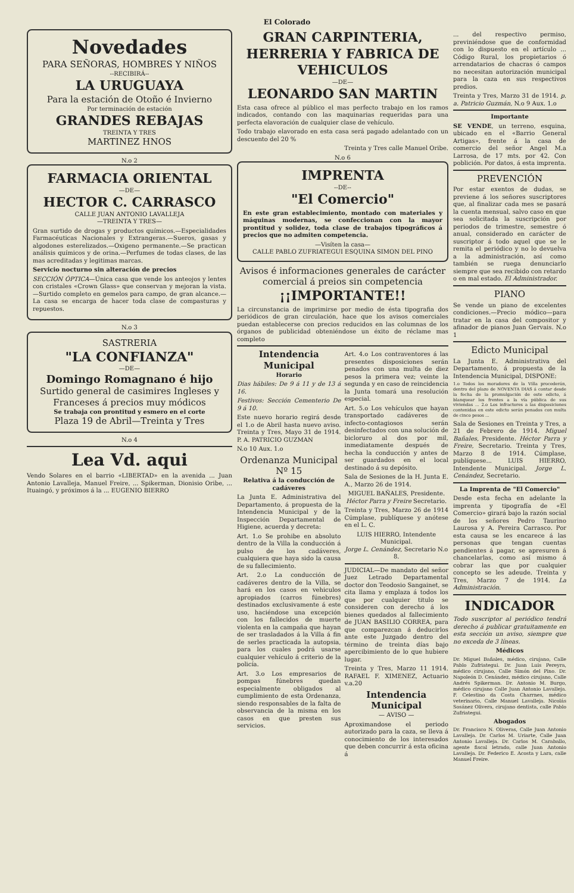El Colorado
Novedades
PARA SEÑORAS, HOMBRES Y NIÑOS
--RECIBIRÁ--
LA URUGUAYA
Para la estación de Otoño é Invierno
Por terminación de estación
GRANDES REBAJAS
TREINTA Y TRES
MARTINEZ HNOS
N.o 2
FARMACIA ORIENTAL
—DE—
HECTOR C. CARRASCO
CALLE JUAN ANTONIO LAVALLEJA
—TREINTA Y TRES—
Gran surtido de drogas y productos químicos.—Especialidades Farmacéuticas Nacionales y Extrangeras.—Sueros, gasas y algodones esterelizados.—Oxigeno permanente.—Se practican análisis químicos y de orina.—Perfumes de todas clases, de las mas acreditadas y legitimas marcas.
Servicio nocturno sin alteración de precios
SECCIÓN ÓPTICA—Única casa que vende los anteojos y lentes con cristales «Crown Glass» que conservan y mejoran la vista.—Surtido completo en gemelos para campo, de gran alcance.—La casa se encarga de hacer toda clase de compasturas y repuestos.
N.o 3
SASTRERIA
"LA CONFIANZA"
—DE—
Domingo Romagnano é hijo
Surtido general de casimires Ingleses y Franceses á precios muy módicos
Se trabaja con prontitud y esmero en el corte
Plaza 19 de Abril—Treinta y Tres
N.o 4
Lea Vd. aqui
Vendo Solares en el barrio «LIBERTAD» en la avenida ... Juan Antonio Lavalleja, Manuel Freire, ... Spikerman, Dionisio Oribe, ... Ituaingó, y próximos á la ... EUGENIO BIERRO
GRAN CARPINTERIA, HERRERIA Y FABRICA DE VEHICULOS
—DE—
LEONARDO SAN MARTIN
Esta casa ofrece al público el mas perfecto trabajo en los ramos indicados, contando con las maquinarias requeridas para una perfecta elavoración de cualquier clase de vehículo.
Todo trabajo elavorado en esta casa será pagado adelantado con un descuento del 20 %
Treinta y Tres calle Manuel Oribe.
N.o 6
IMPRENTA
--DE--
"El Comercio"
En este gran establecimiento, montado con materiales y máquinas modernas, se confeccionan con la mayor prontitud y solidez, toda clase de trabajos tipográficos á precios que no admiten competencia.
—Visíten la casa—
CALLE PABLO ZUFRIATEGUI ESQUINA SIMON DEL PINO
Avisos é informaciones generales de carácter comercial á preios sin competencia
¡¡IMPORTANTE!!
La circunstancia de imprimirse por medio de ésta tipografia dos periódicos de gran circulación, hace que los avisos comerciales puedan establecerse con precios reducidos en las columnas de los órganos de publicidad obteniéndose un éxito de réclame mas completo
Intendencia Municipal
Horario
Dias hábiles: De 9 á 11 y de 13 á 16.
Festivos: Sección Cementerio De 9 á 10.
Este nuevo horario regirá desde el 1.o de Abril hasta nuevo aviso. Treinta y Tres, Mayo 31 de 1914. P. A. PATRICIO GUZMAN
N.o 10 Aux. 1.o
Ordenanza Municipal Nº 15
Relativa á la conducción de cadáveres
La Junta E. Administrativa del Departamento, á propuesta de la Intendencia Municipal y de la Inspección Departamental de Higiene, acuerda y decreta:
Art. 1.o Se prohibe en absoluto dentro de la Villa la conducción á pulso de los cadáveres, cualquiera que haya sido la causa de su fallecimiento.
Art. 2.o La conducción de cadáveres dentro de la Villa, se hará en los casos en vehiculos apropiados (carros fúnebres) destinados exclusivamente á este uso, haciéndose una excepción con los fallecidos de muerte violenta en la campaña que hayan de ser trasladados á la Villa á fin de serles practicada la autopsia, para los cuales podrá usarse cualquier vehículo á criterio de la policía.
Art. 3.o Los empresarios de pompas fúnebres quedan especialmente obligados al cumplimiento de esta Ordenanza, siendo responsables de la falta de observancia de la misma en los casos en que presten sus servicios.
Art. 4.o Los contraventores á las presentes disposiciones serán penados con una multa de diez pesos la primera vez; veinte la segunda y en caso de reincidencia la Junta tomará una resolución especial.
Art. 5.o Los vehículos que hayan transportado cadáveres de infecto-contagiosos serán desinfectados con una solución de bicloruro al dos por mil, inmediatamente después de hecha la conducción y antes de ser guardados en el local destinado á su depósito.
Sala de Sesiones de la H. Junta E. A., Marzo 26 de 1914.
MIGUEL BAÑALES, Presidente.
Héctor Parra y Freire Secretario.
Treinta y Tres, Marzo 26 de 1914 Cúmplase, publíquese y anótese en el L. C.
LUIS HIERRO, Intendente Municipal.
Jorge L. Cenández, Secretario N.o 8.
JUDICIAL—De mandato del señor Juez Letrado Departamental doctor don Teodosio Sangainet, se cita llama y emplaza á todos los que por cualquier titulo se consideren con derecho á los bienes quedados al fallecimiento de JUAN BASILIO CORREA, para que comparezcan á deducirlos ante este Juzgado dentro del término de treinta días bajo apercibimiento de lo que hubiere lugar.
Treinta y Tres, Marzo 11 1914. RAFAEL F. XIMENEZ, Actuario v.a.20
Intendencia Municipal
— AVISO —
Aproximandose el periodo autorizado para la caza, se lleva á conocimiento de los interesados que deben concurrir á esta oficina á
... del respectivo permiso, previniéndose que de conformidad con lo dispuesto en el artículo ... Código Rural, los propietarios ó arrendatarios de chacras ó campos no necesitan autorización municipal para la caza en sus respectivos predios.
Treinta y Tres, Marzo 31 de 1914. p. a. Patricio Guzmán, N.o 9 Aux. 1.o
Importante
SE VENDE, un terreno, esquina, ubicado en el «Barrio General Artigas», frente á la casa de comercio del señor Angel M.a Larrosa, de 17 mts. por 42. Con poblición. Por datos, á esta imprenta.
PREVENCIÓN
Por estar exentos de dudas, se previene á los señores suscriptores que, al finalizar cada mes se pasará la cuenta mensual, salvo caso en que sea solicitada la suscripción por periodos de trimestre, semestre ó anual, considerado en carácter de suscriptor á todo aquel que se le remita el periódico y no lo devuelva a la administración, así como también se ruega denunciarlo siempre que sea recibido con retardo o en mal estado. El Administrador.
PIANO
Se vende un piano de excelentes condiciones.—Precio módico—para tratar en la casa del compositor y afinador de pianos Juan Gervais. N.o 1
Edicto Municipal
La Junta E. Administrativa del Departamento, á propuesta de la Intendencia Municipal, DISPONE:
1.o Todos los moradores de la Villa procederán, dentro del plazo de NOVENTA DIAS á contar desde la fecha de la promulgación de este edicto, á blanquear los frentes a la vía pública de sus viviendas ... 2.o Los infractores a las disposiciones contenidas en este edicto serán penados con multa de cinco pesos ...
Sala de Sesiones en Treinta y Tres, a 21 de Febrero de 1914. Miguel Bañales, Presidente. Héctor Parra y Freire, Secretario. Treinta y Tres, Marzo 8 de 1914. Cúmplase, publíquese... LUIS HIERRO, Intendente Municipal. Jorge L. Cenández, Secretario.
La Imprenta de "El Comercio"
Desde esta fecha en adelante la imprenta y tipografía de «El Comercio» girará bajo la razón social de los señores Pedro Taurino Laurosa y A. Pereira Carrasco. Por esta causa se les encarece á las personas que tengan cuentas pendientes á pagar, se apresuren á chancelarlas, como así mismo á cobrar las que por cualquier concepto se les adeude. Treinta y Tres, Marzo 7 de 1914. La Administración.
INDICADOR
Todo suscriptor al periódico tendrá derecho á publicar gratuitamente en esta sección un aviso, siempre que no exceda de 3 líneas.
Médicos
Dr. Miguel Bañales, médico, cirujano, Calle Pablo Zufriategui. Dr. Juan Luis Pereyra, médico cirujano, Calle Simón del Pino. Dr. Napoleón D. Cenández, médico cirujano, Calle Andrés Spikerman. Dr. Antonio M. Burgo, médico cirujano Calle Juan Antonio Lavalleja. F. Celestino da Costa Charrnes, médico veterinario, Calle Manuel Lavalleja. Nicolás Sosánez Olivera, cirujano dentista, calle Pablo Zufriategui.
Abogados
Dr. Francisco N. Oliveras, Calle Juan Antonio Lavalleja. Dr. Carlos M. Uriarte, Calle Juan Antonio Lavalleja. Dr. Carlos M. Caraballo, agente fiscal letrado, calle Juan Antonio Lavalleja. Dr. Federico E. Acosta y Lara, calle Manuel Freire.